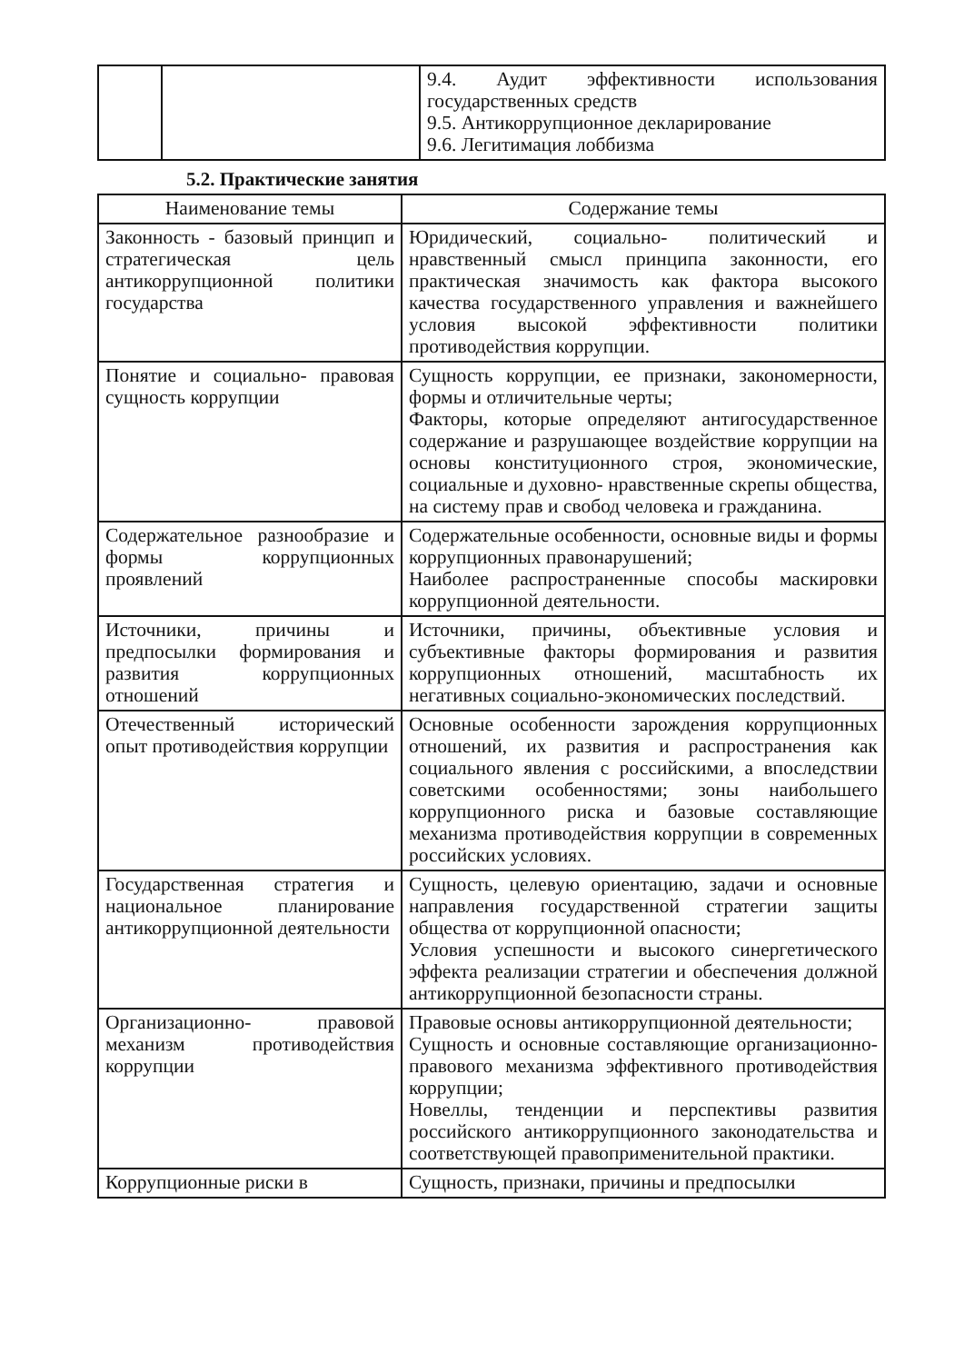| | | 9.4. Аудит эффективности использования государственных средств 9.5. Антикоррупционное декларирование 9.6. Легитимация лоббизма |
5.2. Практические занятия
| Наименование темы | Содержание темы |
| --- | --- |
| Законность - базовый принцип и стратегическая цель антикоррупционной политики государства | Юридический, социально- политический и нравственный смысл принципа законности, его практическая значимость как фактора высокого качества государственного управления и важнейшего условия высокой эффективности политики противодействия коррупции. |
| Понятие и социально- правовая сущность коррупции | Сущность коррупции, ее признаки, закономерности, формы и отличительные черты; Факторы, которые определяют антигосударственное содержание и разрушающее воздействие коррупции на основы конституционного строя, экономические, социальные и духовно- нравственные скрепы общества, на систему прав и свобод человека и гражданина. |
| Содержательное разнообразие и формы коррупционных проявлений | Содержательные особенности, основные виды и формы коррупционных правонарушений; Наиболее распространенные способы маскировки коррупционной деятельности. |
| Источники, причины и предпосылки формирования и развития коррупционных отношений | Источники, причины, объективные условия и субъективные факторы формирования и развития коррупционных отношений, масштабность их негативных социально-экономических последствий. |
| Отечественный исторический опыт противодействия коррупции | Основные особенности зарождения коррупционных отношений, их развития и распространения как социального явления с российскими, а впоследствии советскими особенностями; зоны наибольшего коррупционного риска и базовые составляющие механизма противодействия коррупции в современных российских условиях. |
| Государственная стратегия и национальное планирование антикоррупционной деятельности | Сущность, целевую ориентацию, задачи и основные направления государственной стратегии защиты общества от коррупционной опасности; Условия успешности и высокого синергетического эффекта реализации стратегии и обеспечения должной антикоррупционной безопасности страны. |
| Организационно- правовой механизм противодействия коррупции | Правовые основы антикоррупционной деятельности; Сущность и основные составляющие организационно- правового механизма эффективного противодействия коррупции; Новеллы, тенденции и перспективы развития российского антикоррупционного законодательства и соответствующей правоприменительной практики. |
| Коррупционные риски в | Сущность, признаки, причины и предпосылки |